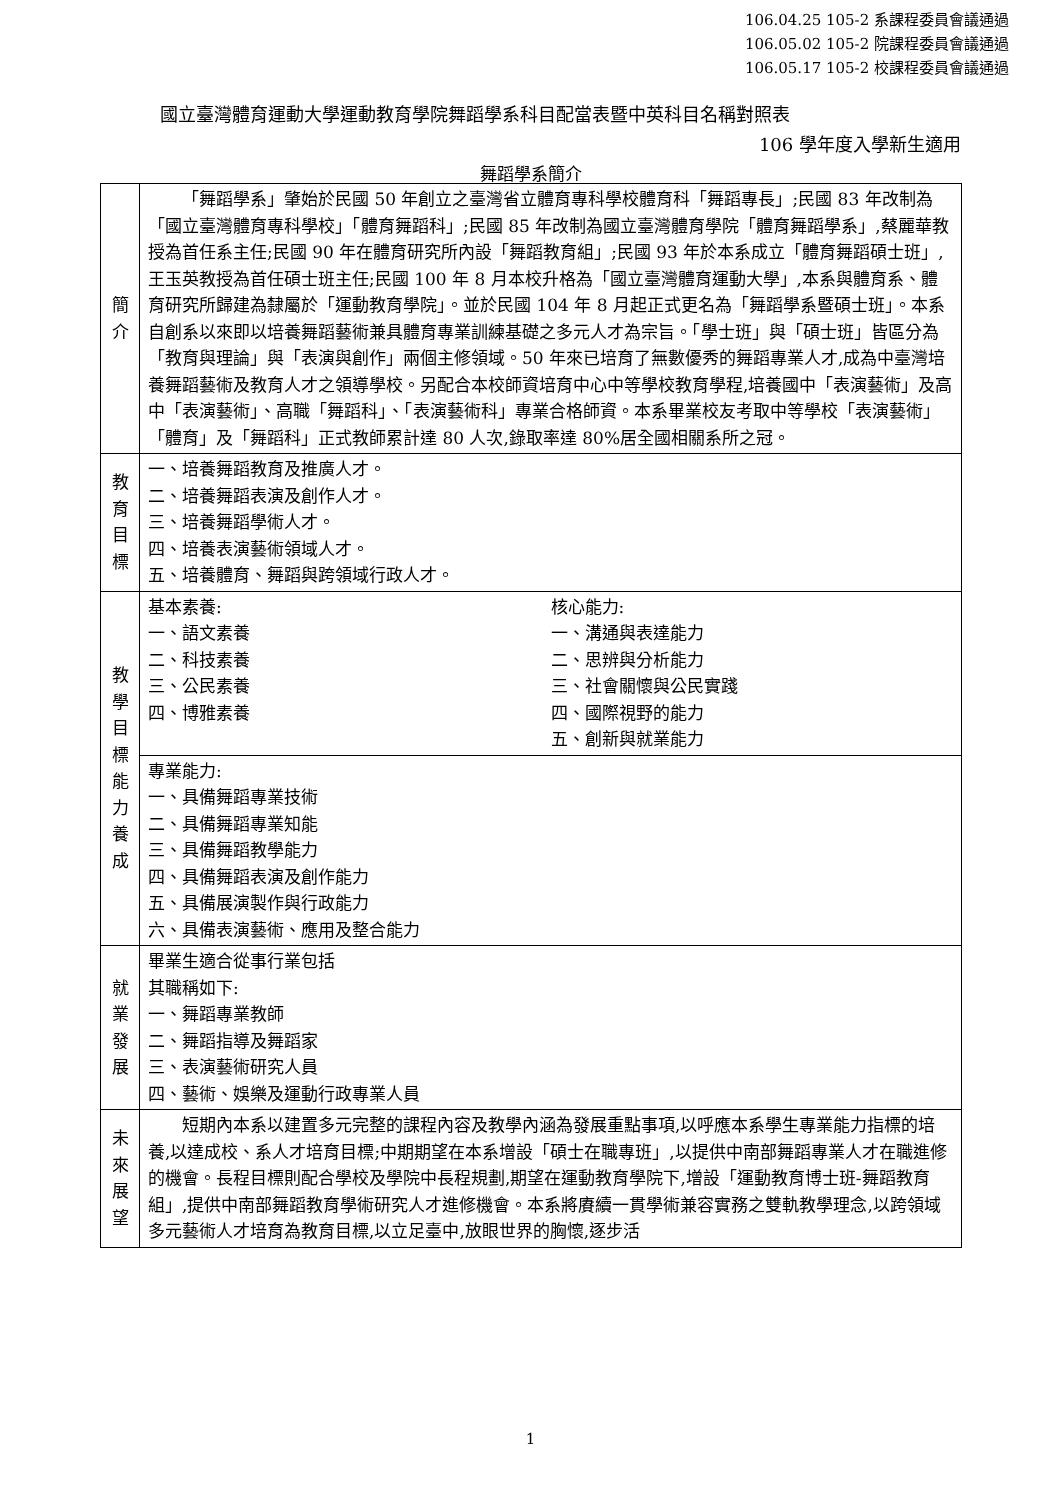106.04.25 105-2 系課程委員會議通過
106.05.02 105-2 院課程委員會議通過
106.05.17 105-2 校課程委員會議通過
國立臺灣體育運動大學運動教育學院舞蹈學系科目配當表暨中英科目名稱對照表
106 學年度入學新生適用
舞蹈學系簡介
| 簡 介 | 「舞蹈學系」肇始於民國 50 年創立之臺灣省立體育專科學校體育科「舞蹈專長」;民國 83 年改制為「國立臺灣體育專科學校」「體育舞蹈科」;民國 85 年改制為國立臺灣體育學院「體育舞蹈學系」,蔡麗華教授為首任系主任;民國 90 年在體育研究所內設「舞蹈教育組」;民國 93 年於本系成立「體育舞蹈碩士班」,王玉英教授為首任碩士班主任;民國 100 年 8 月本校升格為「國立臺灣體育運動大學」,本系與體育系、體育研究所歸建為隸屬於「運動教育學院」。並於民國 104 年 8 月起正式更名為「舞蹈學系暨碩士班」。本系自創系以來即以培養舞蹈藝術兼具體育專業訓練基礎之多元人才為宗旨。「學士班」與「碩士班」皆區分為「教育與理論」與「表演與創作」兩個主修領域。50 年來已培育了無數優秀的舞蹈專業人才,成為中臺灣培養舞蹈藝術及教育人才之領導學校。另配合本校師資培育中心中等學校教育學程,培養國中「表演藝術」及高中「表演藝術」、高職「舞蹈科」、「表演藝術科」專業合格師資。本系畢業校友考取中等學校「表演藝術」「體育」及「舞蹈科」正式教師累計達 80 人次,錄取率達 80%居全國相關系所之冠。 |
| 教 育 目 標 | 一、培養舞蹈教育及推廣人才。 二、培養舞蹈表演及創作人才。 三、培養舞蹈學術人才。 四、培養表演藝術領域人才。 五、培養體育、舞蹈與跨領域行政人才。 |
| 教 學 目 標 能 力 養 成 | 基本素養: 一、語文素養 二、科技素養 三、公民素養 四、博雅素養 核心能力: 一、溝通與表達能力 二、思辨與分析能力 三、社會關懷與公民實踐 四、國際視野的能力 五、創新與就業能力 |
| | 專業能力: 一、具備舞蹈專業技術 二、具備舞蹈專業知能 三、具備舞蹈教學能力 四、具備舞蹈表演及創作能力 五、具備展演製作與行政能力 六、具備表演藝術、應用及整合能力 |
| 就 業 發 展 | 畢業生適合從事行業包括 其職稱如下: 一、舞蹈專業教師 二、舞蹈指導及舞蹈家 三、表演藝術研究人員 四、藝術、娛樂及運動行政專業人員 |
| 未 來 展 望 | 短期內本系以建置多元完整的課程內容及教學內涵為發展重點事項,以呼應本系學生專業能力指標的培養,以達成校、系人才培育目標;中期期望在本系增設「碩士在職專班」,以提供中南部舞蹈專業人才在職進修的機會。長程目標則配合學校及學院中長程規劃,期望在運動教育學院下,增設「運動教育博士班-舞蹈教育組」,提供中南部舞蹈教育學術研究人才進修機會。本系將賡續一貫學術兼容實務之雙軌教學理念,以跨領域多元藝術人才培育為教育目標,以立足臺中,放眼世界的胸懷,逐步活 |
1